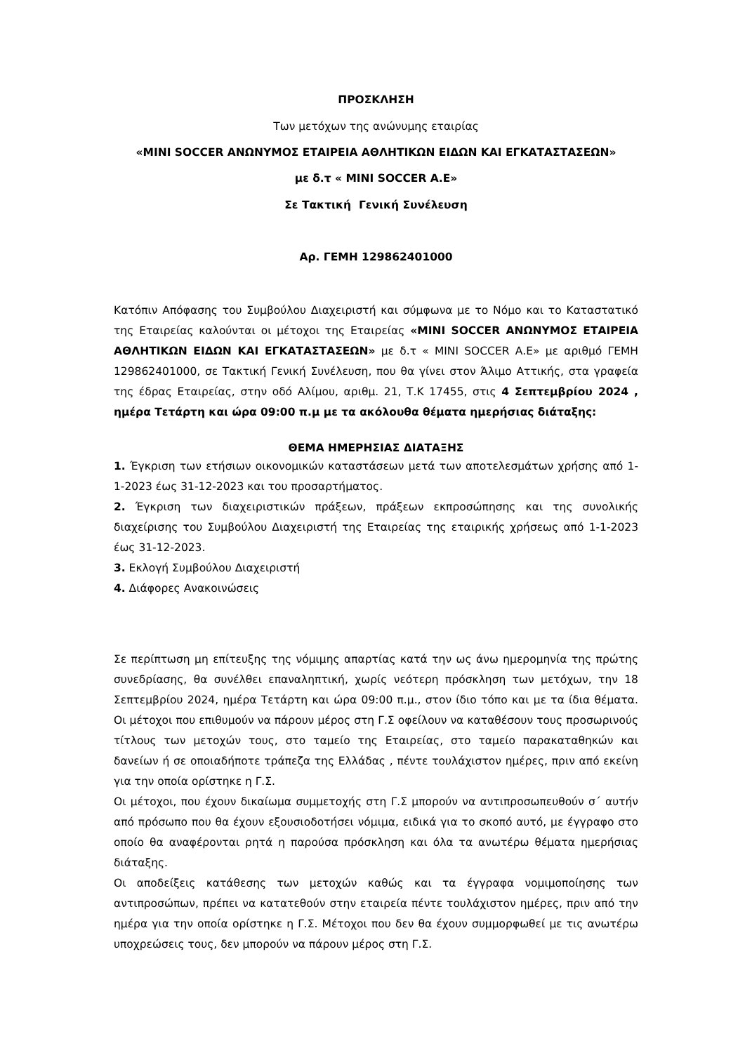ΠΡΟΣΚΛΗΣΗ
Των μετόχων της ανώνυμης εταιρίας
«MINI SOCCER ΑΝΩΝΥΜΟΣ ΕΤΑΙΡΕΙΑ ΑΘΛΗΤΙΚΩΝ ΕΙΔΩΝ ΚΑΙ ΕΓΚΑΤΑΣΤΑΣΕΩΝ»
με δ.τ « MINI SOCCER Α.Ε»
Σε Τακτική Γενική Συνέλευση
Αρ. ΓΕΜΗ 129862401000
Κατόπιν Απόφασης του Συμβούλου Διαχειριστή και σύμφωνα με το Νόμο και το Καταστατικό της Εταιρείας καλούνται οι μέτοχοι της Εταιρείας «MINI SOCCER ΑΝΩΝΥΜΟΣ ΕΤΑΙΡΕΙΑ ΑΘΛΗΤΙΚΩΝ ΕΙΔΩΝ ΚΑΙ ΕΓΚΑΤΑΣΤΑΣΕΩΝ» με δ.τ « MINI SOCCER Α.Ε» με αριθμό ΓΕΜΗ 129862401000, σε Τακτική Γενική Συνέλευση, που θα γίνει στον Άλιμο Αττικής, στα γραφεία της έδρας Εταιρείας, στην οδό Αλίμου, αριθμ. 21, Τ.Κ 17455, στις 4 Σεπτεμβρίου 2024 , ημέρα Τετάρτη και ώρα 09:00 π.μ με τα ακόλουθα θέματα ημερήσιας διάταξης:
ΘΕΜΑ ΗΜΕΡΗΣΙΑΣ ΔΙΑΤΑΞΗΣ
1. Έγκριση των ετήσιων οικονομικών καταστάσεων μετά των αποτελεσμάτων χρήσης από 1-1-2023 έως 31-12-2023 και του προσαρτήματος.
2. Έγκριση των διαχειριστικών πράξεων, πράξεων εκπροσώπησης και της συνολικής διαχείρισης του Συμβούλου Διαχειριστή της Εταιρείας της εταιρικής χρήσεως από 1-1-2023 έως 31-12-2023.
3. Εκλογή Συμβούλου Διαχειριστή
4. Διάφορες Ανακοινώσεις
Σε περίπτωση μη επίτευξης της νόμιμης απαρτίας κατά την ως άνω ημερομηνία της πρώτης συνεδρίασης, θα συνέλθει επαναληπτική, χωρίς νεότερη πρόσκληση των μετόχων, την 18 Σεπτεμβρίου 2024, ημέρα Τετάρτη και ώρα 09:00 π.μ., στον ίδιο τόπο και με τα ίδια θέματα. Οι μέτοχοι που επιθυμούν να πάρουν μέρος στη Γ.Σ οφείλουν να καταθέσουν τους προσωρινούς τίτλους των μετοχών τους, στο ταμείο της Εταιρείας, στο ταμείο παρακαταθηκών και δανείων ή σε οποιαδήποτε τράπεζα της Ελλάδας , πέντε τουλάχιστον ημέρες, πριν από εκείνη για την οποία ορίστηκε η Γ.Σ.
Οι μέτοχοι, που έχουν δικαίωμα συμμετοχής στη Γ.Σ μπορούν να αντιπροσωπευθούν σ΄ αυτήν από πρόσωπο που θα έχουν εξουσιοδοτήσει νόμιμα, ειδικά για το σκοπό αυτό, με έγγραφο στο οποίο θα αναφέρονται ρητά η παρούσα πρόσκληση και όλα τα ανωτέρω θέματα ημερήσιας διάταξης.
Οι αποδείξεις κατάθεσης των μετοχών καθώς και τα έγγραφα νομιμοποίησης των αντιπροσώπων, πρέπει να κατατεθούν στην εταιρεία πέντε τουλάχιστον ημέρες, πριν από την ημέρα για την οποία ορίστηκε η Γ.Σ. Μέτοχοι που δεν θα έχουν συμμορφωθεί με τις ανωτέρω υποχρεώσεις τους, δεν μπορούν να πάρουν μέρος στη Γ.Σ.